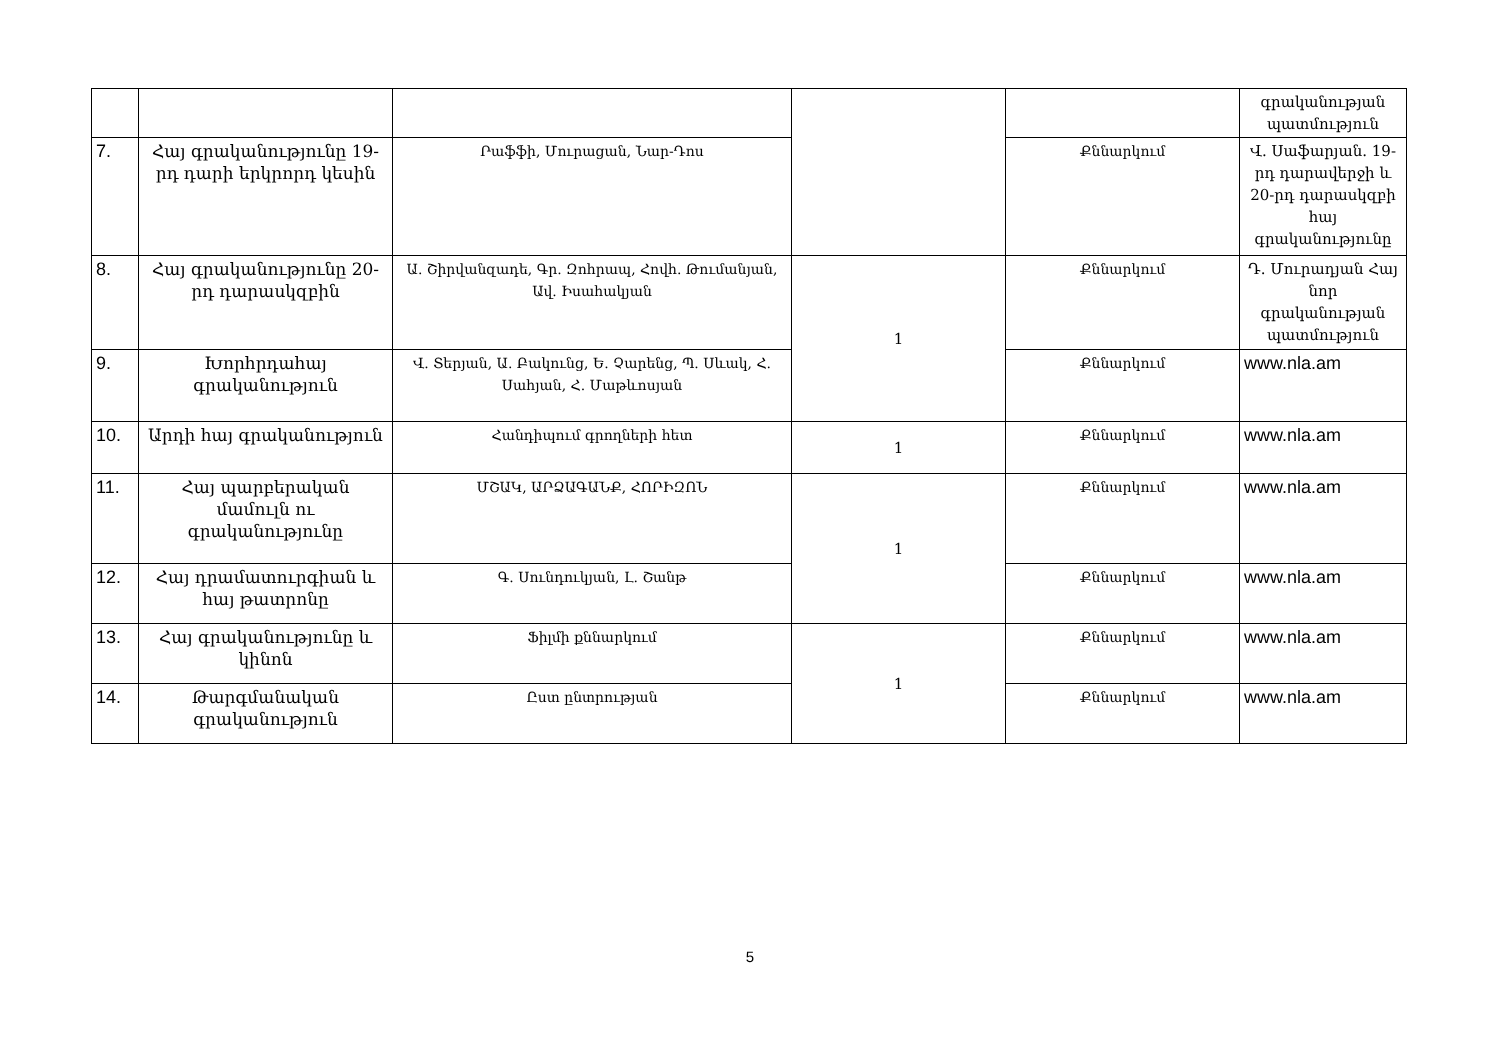| | | | | | գրականության պատմություն |
| 7. | Հայ գրականությունը 19-րդ դարի երկրորդ կեսին | Րաֆֆի, Մուրացան, Նար-Դոս | | Քննարկում | Վ. Սաֆարյան. 19-րդ դարավերջի և 20-րդ դարասկզբի հայ գրականությունը |
| 8. | Հայ գրականությունը 20-րդ դարասկզբին | Ա. Շիրվանզադե, Գր. Զոհրապ, Հովհ. Թումանյան, Ավ. Իսահակյան | 1 | Քննարկում | Դ. Մուրադյան Հայ նոր գրականության պատմություն |
| 9. | Խորհրդահայ գրականություն | Վ. Տերյան, Ա. Բակունց, Ե. Չարենց, Պ. Սևակ, Հ. Սահյան, Հ. Մաթևոսյան | | Քննարկում | www.nla.am |
| 10. | Արդի հայ գրականություն | Հանդիպում գրողների հետ | 1 | Քննարկում | www.nla.am |
| 11. | Հայ պարբերական մամուլն ու գրականությունը | ՄՇԱԿ, ԱՐՁԱԳԱՆՔ, ՀՈՐԻԶՈՆ | 1 | Քննարկում | www.nla.am |
| 12. | Հայ դրամատուրգիան և հայ թատրոնը | Գ. Սունդուկյան, Լ. Շանթ | | Քննարկում | www.nla.am |
| 13. | Հայ գրականությունը և կինոն | Ֆիլմի քննարկում | 1 | Քննարկում | www.nla.am |
| 14. | Թարգմանական գրականություն | Ըստ ընտրության | | Քննարկում | www.nla.am |
5